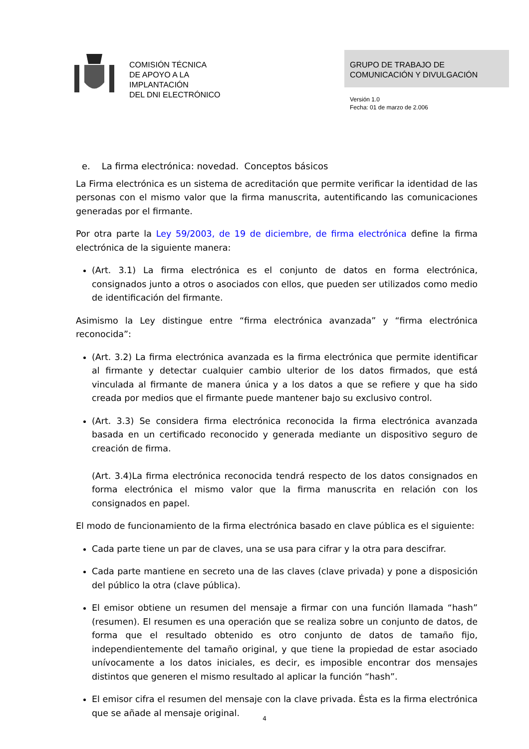COMISIÓN TÉCNICA
DE APOYO A LA
IMPLANTACIÓN
DEL DNI ELECTRÓNICO
GRUPO DE TRABAJO DE
COMUNICACIÓN Y DIVULGACIÓN
Versión 1.0
Fecha: 01 de marzo de 2.006
e. La firma electrónica: novedad. Conceptos básicos
La Firma electrónica es un sistema de acreditación que permite verificar la identidad de las personas con el mismo valor que la firma manuscrita, autentificando las comunicaciones generadas por el firmante.
Por otra parte la Ley 59/2003, de 19 de diciembre, de firma electrónica define la firma electrónica de la siguiente manera:
(Art. 3.1) La firma electrónica es el conjunto de datos en forma electrónica, consignados junto a otros o asociados con ellos, que pueden ser utilizados como medio de identificación del firmante.
Asimismo la Ley distingue entre “firma electrónica avanzada” y “firma electrónica reconocida”:
(Art. 3.2) La firma electrónica avanzada es la firma electrónica que permite identificar al firmante y detectar cualquier cambio ulterior de los datos firmados, que está vinculada al firmante de manera única y a los datos a que se refiere y que ha sido creada por medios que el firmante puede mantener bajo su exclusivo control.
(Art. 3.3) Se considera firma electrónica reconocida la firma electrónica avanzada basada en un certificado reconocido y generada mediante un dispositivo seguro de creación de firma.
(Art. 3.4)La firma electrónica reconocida tendrá respecto de los datos consignados en forma electrónica el mismo valor que la firma manuscrita en relación con los consignados en papel.
El modo de funcionamiento de la firma electrónica basado en clave pública es el siguiente:
Cada parte tiene un par de claves, una se usa para cifrar y la otra para descifrar.
Cada parte mantiene en secreto una de las claves (clave privada) y pone a disposición del público la otra (clave pública).
El emisor obtiene un resumen del mensaje a firmar con una función llamada “hash” (resumen). El resumen es una operación que se realiza sobre un conjunto de datos, de forma que el resultado obtenido es otro conjunto de datos de tamaño fijo, independientemente del tamaño original, y que tiene la propiedad de estar asociado unívocamente a los datos iniciales, es decir, es imposible encontrar dos mensajes distintos que generen el mismo resultado al aplicar la función “hash”.
El emisor cifra el resumen del mensaje con la clave privada. Ésta es la firma electrónica que se añade al mensaje original.
4